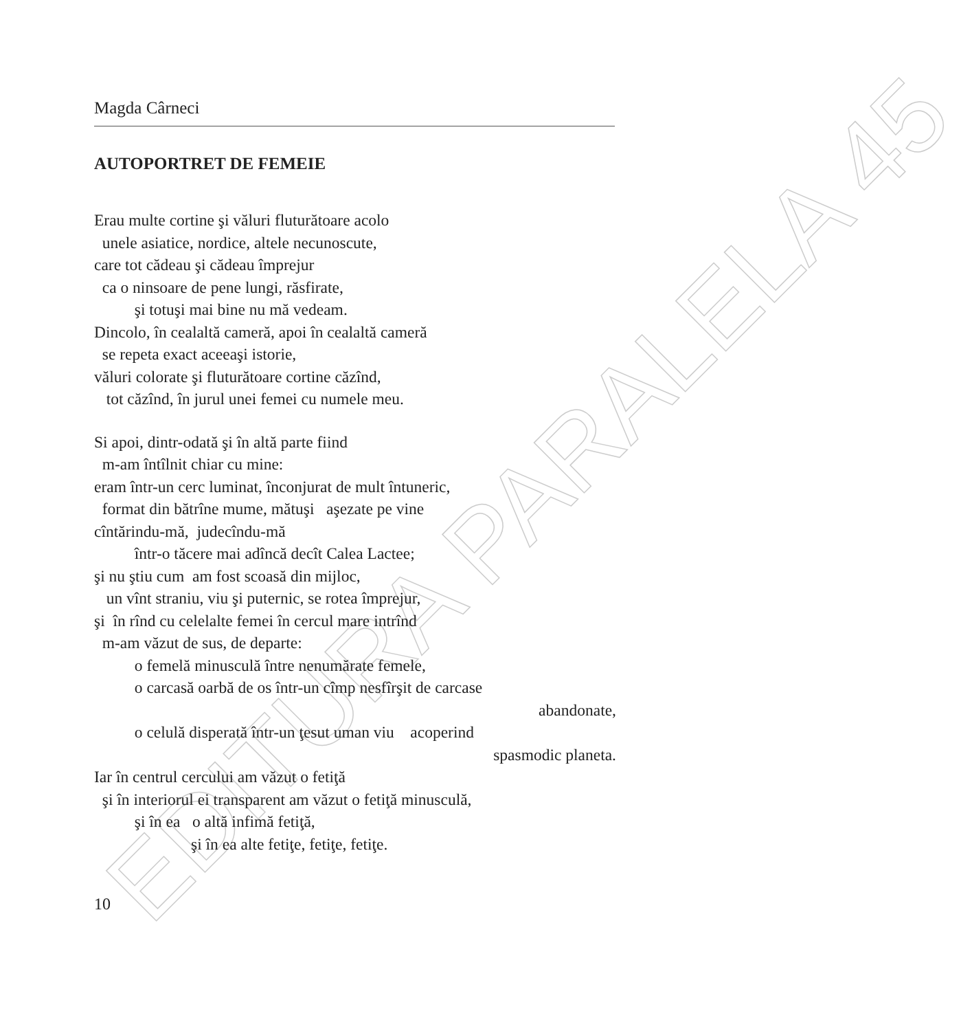EDITURA PARALELA 45
Magda Cârneci
AUTOPORTRET DE FEMEIE
Erau multe cortine şi văluri fluturătoare acolo
unele asiatice, nordice, altele necunoscute,
care tot cădeau şi cădeau împrejur
ca o ninsoare de pene lungi, răsfirate,
şi totuşi mai bine nu mă vedeam.
Dincolo, în cealaltă cameră, apoi în cealaltă cameră
se repeta exact aceeaşi istorie,
văluri colorate şi fluturătoare cortine căzînd,
tot căzînd, în jurul unei femei cu numele meu.
Si apoi, dintr-odată şi în altă parte fiind
m-am întîlnit chiar cu mine:
eram într-un cerc luminat, înconjurat de mult întuneric,
format din bătrîne mume, mătuşi aşezate pe vine
cîntărindu-mă, judecîndu-mă
într-o tăcere mai adîncă decît Calea Lactee;
şi nu ştiu cum am fost scoasă din mijloc,
un vînt straniu, viu şi puternic, se rotea împrejur,
şi în rînd cu celelalte femei în cercul mare intrînd
m-am văzut de sus, de departe:
o femelă minusculă între nenumărate femele,
o carcasă oarbă de os într-un cîmp nesfîrşit de carcase
abandonate,
o celulă disperată într-un ţesut uman viu acoperind
spasmodic planeta.
Iar în centrul cercului am văzut o fetiţă
şi în interiorul ei transparent am văzut o fetiţă minusculă,
şi în ea o altă infimă fetiţă,
şi în ea alte fetiţe, fetiţe, fetiţe.
10